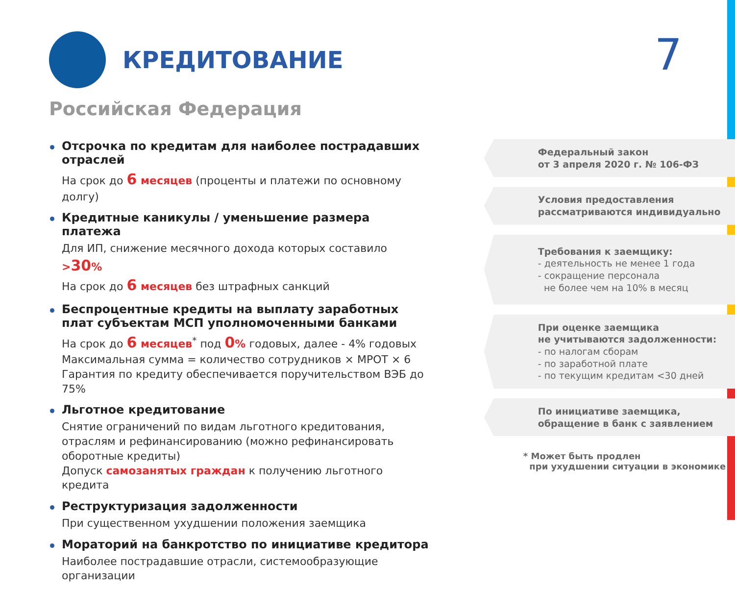КРЕДИТОВАНИЕ
7
Российская Федерация
Отсрочка по кредитам для наиболее пострадавших отраслей
На срок до 6 месяцев (проценты и платежи по основному долгу)
Кредитные каникулы / уменьшение размера платежа
Для ИП, снижение месячного дохода которых составило >30%
На срок до 6 месяцев без штрафных санкций
Беспроцентные кредиты на выплату заработных плат субъектам МСП уполномоченными банками
На срок до 6 месяцев<sup>*</sup> под 0% годовых, далее - 4% годовых
Максимальная сумма = количество сотрудников × МРОТ × 6
Гарантия по кредиту обеспечивается поручительством ВЭБ до 75%
Льготное кредитование
Снятие ограничений по видам льготного кредитования, отраслям и рефинансированию (можно рефинансировать оборотные кредиты)
Допуск самозанятых граждан к получению льготного кредита
Реструктуризация задолженности
При существенном ухудшении положения заемщика
Мораторий на банкротство по инициативе кредитора
Наиболее пострадавшие отрасли, системообразующие организации
Федеральный закон
от 3 апреля 2020 г. № 106-ФЗ
Условия предоставления
рассматриваются индивидуально
Требования к заемщику:
- деятельность не менее 1 года
- сокращение персонала
не более чем на 10% в месяц
При оценке заемщика
не учитываются задолженности:
- по налогам сборам
- по заработной плате
- по текущим кредитам <30 дней
По инициативе заемщика,
обращение в банк с заявлением
* Может быть продлен
при ухудшении ситуации в экономике